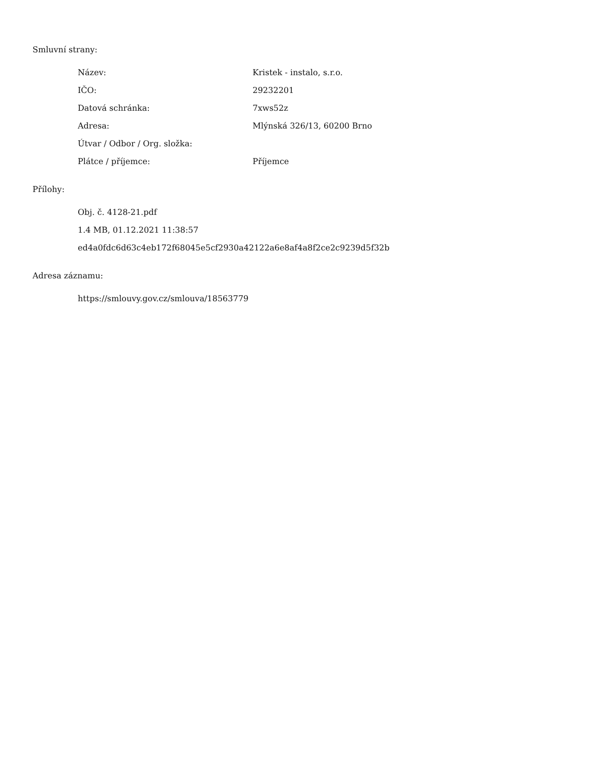Smluvní strany:
| Název: | Kristek - instalo, s.r.o. |
| IČO: | 29232201 |
| Datová schránka: | 7xws52z |
| Adresa: | Mlýnská 326/13, 60200 Brno |
| Útvar / Odbor / Org. složka: | |
| Plátce / příjemce: | Příjemce |
Přílohy:
Obj. č. 4128-21.pdf
1.4 MB, 01.12.2021 11:38:57
ed4a0fdc6d63c4eb172f68045e5cf2930a42122a6e8af4a8f2ce2c9239d5f32b
Adresa záznamu:
https://smlouvy.gov.cz/smlouva/18563779